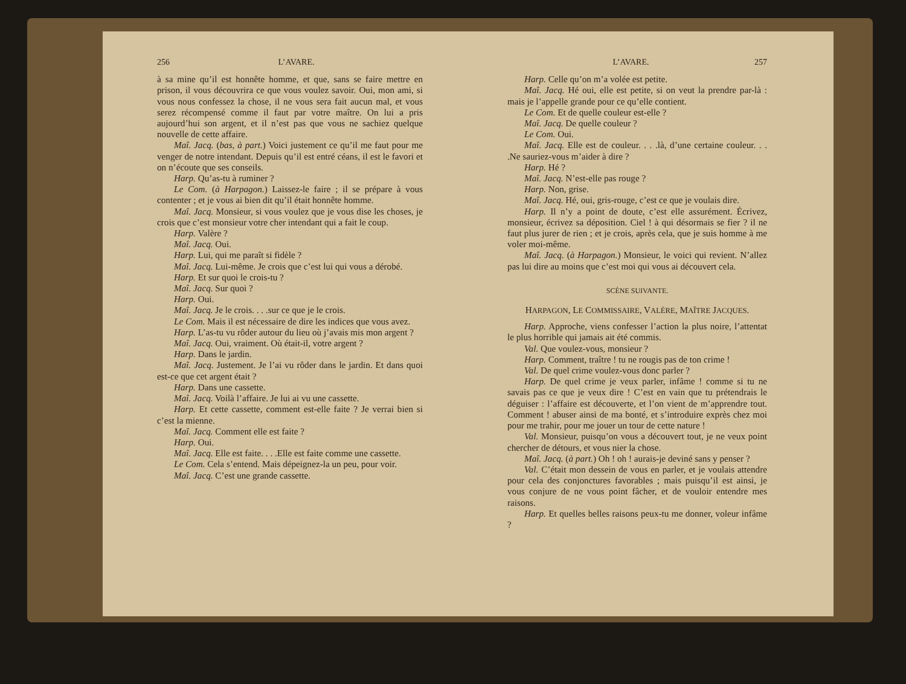256 L’AVARE.
à sa mine qu’il est honnête homme, et que, sans se faire mettre en prison, il vous découvrira ce que vous voulez savoir. Oui, mon ami, si vous nous confessez la chose, il ne vous sera fait aucun mal, et vous serez récompensé comme il faut par votre maître. On lui a pris aujourd’hui son argent, et il n’est pas que vous ne sachiez quelque nouvelle de cette affaire.
Maî. Jacq. (bas, à part.) Voici justement ce qu’il me faut pour me venger de notre intendant. Depuis qu’il est entré céans, il est le favori et on n’écoute que ses conseils.
Harp. Qu’as-tu à ruminer ?
Le Com. (à Harpagon.) Laissez-le faire ; il se prépare à vous contenter ; et je vous ai bien dit qu’il était honnête homme.
Maî. Jacq. Monsieur, si vous voulez que je vous dise les choses, je crois que c’est monsieur votre cher intendant qui a fait le coup.
Harp. Valère ?
Maî. Jacq. Oui.
Harp. Lui, qui me paraît si fidèle ?
Maî. Jacq. Lui-même. Je crois que c’est lui qui vous a dérobé.
Harp. Et sur quoi le crois-tu ?
Maî. Jacq. Sur quoi ?
Harp. Oui.
Maî. Jacq. Je le crois. . . .sur ce que je le crois.
Le Com. Mais il est nécessaire de dire les indices que vous avez.
Harp. L’as-tu vu rôder autour du lieu où j’avais mis mon argent ?
Maî. Jacq. Oui, vraiment. Où était-il, votre argent ?
Harp. Dans le jardin.
Maî. Jacq. Justement. Je l’ai vu rôder dans le jardin. Et dans quoi est-ce que cet argent était ?
Harp. Dans une cassette.
Maî. Jacq. Voilà l’affaire. Je lui ai vu une cassette.
Harp. Et cette cassette, comment est-elle faite ? Je verrai bien si c’est la mienne.
Maî. Jacq. Comment elle est faite ?
Harp. Oui.
Maî. Jacq. Elle est faite. . . .Elle est faite comme une cassette.
Le Com. Cela s’entend. Mais dépeignez-la un peu, pour voir.
Maî. Jacq. C’est une grande cassette.
L’AVARE. 257
Harp. Celle qu’on m’a volée est petite.
Maî. Jacq. Hé oui, elle est petite, si on veut la prendre par-là : mais je l’appelle grande pour ce qu’elle contient.
Le Com. Et de quelle couleur est-elle ?
Maî. Jacq. De quelle couleur ?
Le Com. Oui.
Maî. Jacq. Elle est de couleur. . . .là, d’une certaine couleur. . . .Ne sauriez-vous m’aider à dire ?
Harp. Hé ?
Maî. Jacq. N’est-elle pas rouge ?
Harp. Non, grise.
Maî. Jacq. Hé, oui, gris-rouge, c’est ce que je voulais dire.
Harp. Il n’y a point de doute, c’est elle assurément. Écrivez, monsieur, écrivez sa déposition. Ciel ! à qui désormais se fier ? il ne faut plus jurer de rien ; et je crois, après cela, que je suis homme à me voler moi-même.
Maî. Jacq. (à Harpagon.) Monsieur, le voici qui revient. N’allez pas lui dire au moins que c’est moi qui vous ai découvert cela.
SCÈNE SUIVANTE.
HARPAGON, LE COMMISSAIRE, VALÈRE, MAÎTRE JACQUES.
Harp. Approche, viens confesser l’action la plus noire, l’attentat le plus horrible qui jamais ait été commis.
Val. Que voulez-vous, monsieur ?
Harp. Comment, traître ! tu ne rougis pas de ton crime !
Val. De quel crime voulez-vous donc parler ?
Harp. De quel crime je veux parler, infâme ! comme si tu ne savais pas ce que je veux dire ! C’est en vain que tu prétendrais le déguiser : l’affaire est découverte, et l’on vient de m’apprendre tout. Comment ! abuser ainsi de ma bonté, et s’introduire exprès chez moi pour me trahir, pour me jouer un tour de cette nature !
Val. Monsieur, puisqu’on vous a découvert tout, je ne veux point chercher de détours, et vous nier la chose.
Maî. Jacq. (à part.) Oh ! oh ! aurais-je deviné sans y penser ?
Val. C’était mon dessein de vous en parler, et je voulais attendre pour cela des conjonctures favorables ; mais puisqu’il est ainsi, je vous conjure de ne vous point fâcher, et de vouloir entendre mes raisons.
Harp. Et quelles belles raisons peux-tu me donner, voleur infâme ?